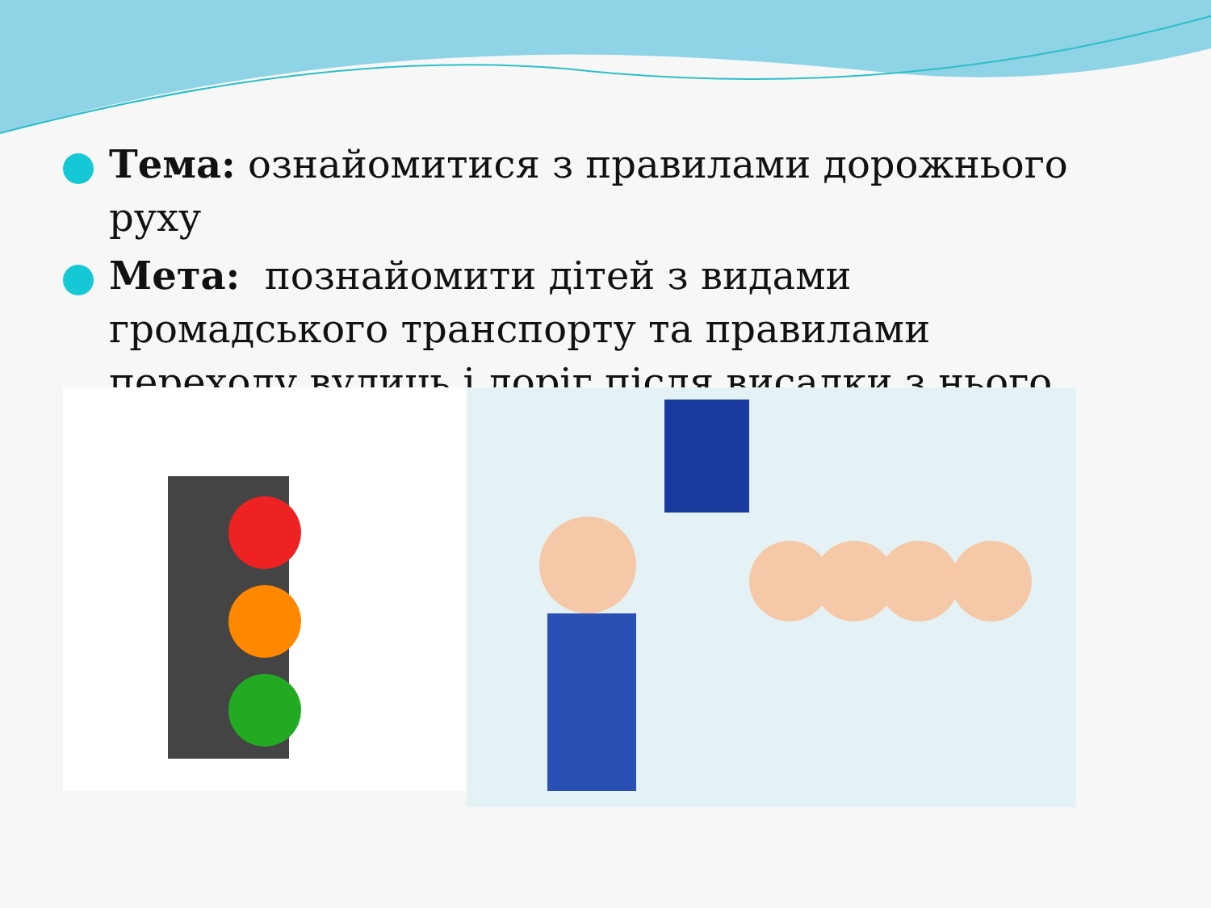Тема: ознайомитися з правилами дорожнього руху
Мета: познайомити дітей з видами громадського транспорту та правилами переходу вулиць і доріг після висадки з нього.